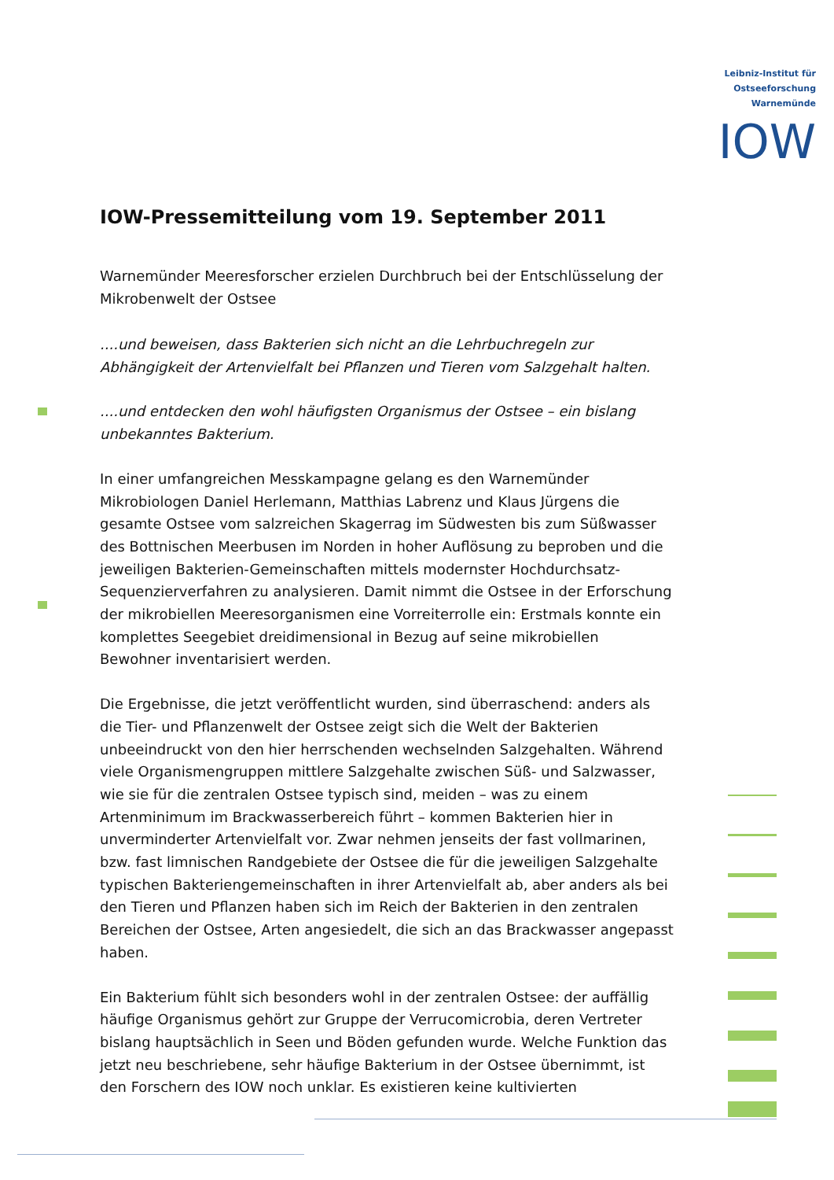Leibniz-Institut für
Ostseeforschung
Warnemünde
IOW
IOW-Pressemitteilung vom 19. September 2011
Warnemünder Meeresforscher erzielen Durchbruch bei der Entschlüsselung der Mikrobenwelt der Ostsee
....und beweisen, dass Bakterien sich nicht an die Lehrbuchregeln zur Abhängigkeit der Artenvielfalt bei Pflanzen und Tieren vom Salzgehalt halten.
....und entdecken den wohl häufigsten Organismus der Ostsee – ein bislang unbekanntes Bakterium.
In einer umfangreichen Messkampagne gelang es den Warnemünder Mikrobiologen Daniel Herlemann, Matthias Labrenz und Klaus Jürgens die gesamte Ostsee vom salzreichen Skagerrag im Südwesten bis zum Süßwasser des Bottnischen Meerbusen im Norden in hoher Auflösung zu beproben und die jeweiligen Bakterien-Gemeinschaften mittels modernster Hochdurchsatz-Sequenzierverfahren zu analysieren. Damit nimmt die Ostsee in der Erforschung der mikrobiellen Meeresorganismen eine Vorreiterrolle ein: Erstmals konnte ein komplettes Seegebiet dreidimensional in Bezug auf seine mikrobiellen Bewohner inventarisiert werden.
Die Ergebnisse, die jetzt veröffentlicht wurden, sind überraschend: anders als die Tier- und Pflanzenwelt der Ostsee zeigt sich die Welt der Bakterien unbeeindruckt von den hier herrschenden wechselnden Salzgehalten. Während viele Organismengruppen mittlere Salzgehalte zwischen Süß- und Salzwasser, wie sie für die zentralen Ostsee typisch sind, meiden – was zu einem Artenminimum im Brackwasserbereich führt – kommen Bakterien hier in unverminderter Artenvielfalt vor. Zwar nehmen jenseits der fast vollmarinen, bzw. fast limnischen Randgebiete der Ostsee die für die jeweiligen Salzgehalte typischen Bakteriengemeinschaften in ihrer Artenvielfalt ab, aber anders als bei den Tieren und Pflanzen haben sich im Reich der Bakterien in den zentralen Bereichen der Ostsee, Arten angesiedelt, die sich an das Brackwasser angepasst haben.
Ein Bakterium fühlt sich besonders wohl in der zentralen Ostsee: der auffällig häufige Organismus gehört zur Gruppe der Verrucomicrobia, deren Vertreter bislang hauptsächlich in Seen und Böden gefunden wurde. Welche Funktion das jetzt neu beschriebene, sehr häufige Bakterium in der Ostsee übernimmt, ist den Forschern des IOW noch unklar. Es existieren keine kultivierten